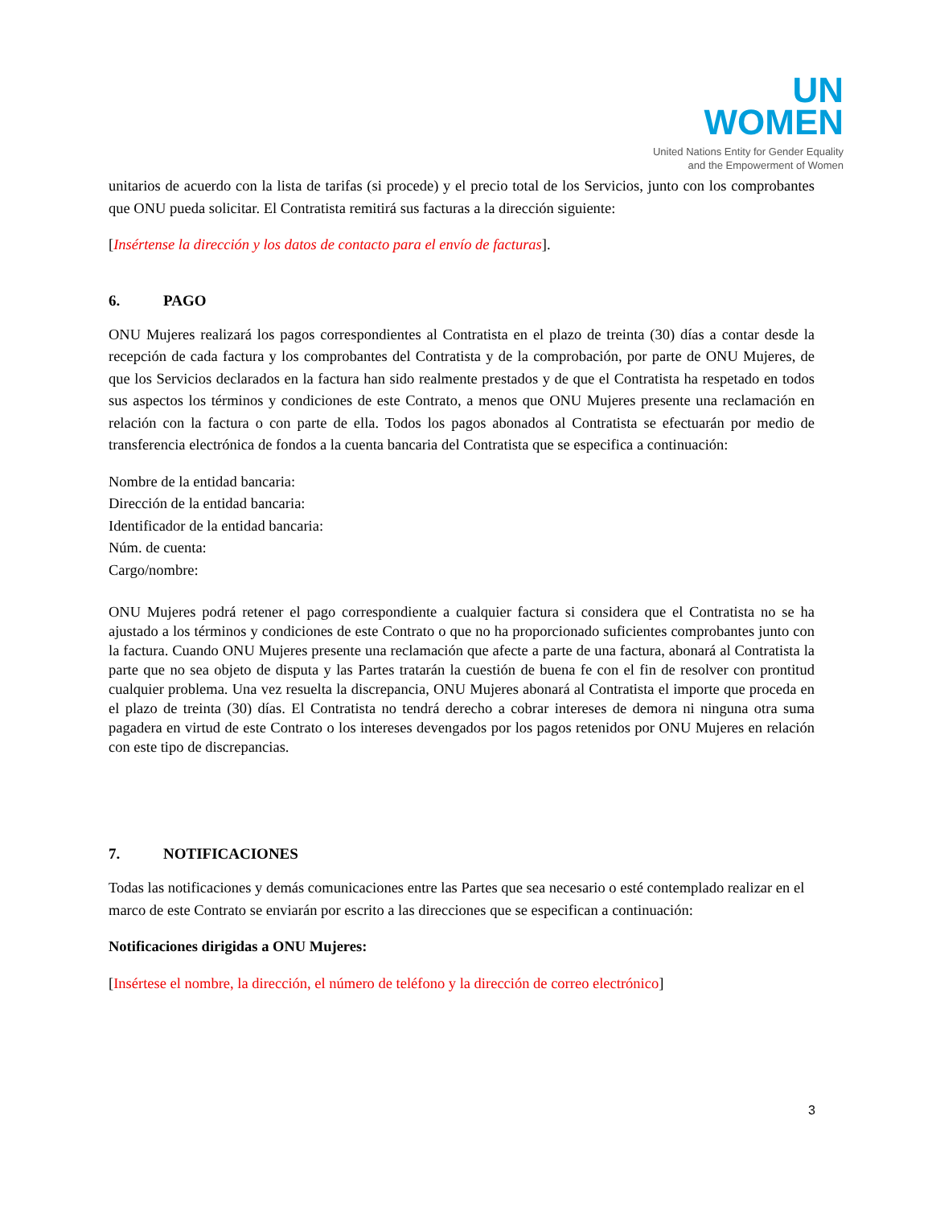UN
WOMEN
United Nations Entity for Gender Equality
and the Empowerment of Women
unitarios de acuerdo con la lista de tarifas (si procede) y el precio total de los Servicios, junto con los comprobantes que ONU pueda solicitar. El Contratista remitirá sus facturas a la dirección siguiente:
[Insértense la dirección y los datos de contacto para el envío de facturas].
6. PAGO
ONU Mujeres realizará los pagos correspondientes al Contratista en el plazo de treinta (30) días a contar desde la recepción de cada factura y los comprobantes del Contratista y de la comprobación, por parte de ONU Mujeres, de que los Servicios declarados en la factura han sido realmente prestados y de que el Contratista ha respetado en todos sus aspectos los términos y condiciones de este Contrato, a menos que ONU Mujeres presente una reclamación en relación con la factura o con parte de ella. Todos los pagos abonados al Contratista se efectuarán por medio de transferencia electrónica de fondos a la cuenta bancaria del Contratista que se especifica a continuación:
Nombre de la entidad bancaria:
Dirección de la entidad bancaria:
Identificador de la entidad bancaria:
Núm. de cuenta:
Cargo/nombre:
ONU Mujeres podrá retener el pago correspondiente a cualquier factura si considera que el Contratista no se ha ajustado a los términos y condiciones de este Contrato o que no ha proporcionado suficientes comprobantes junto con la factura. Cuando ONU Mujeres presente una reclamación que afecte a parte de una factura, abonará al Contratista la parte que no sea objeto de disputa y las Partes tratarán la cuestión de buena fe con el fin de resolver con prontitud cualquier problema. Una vez resuelta la discrepancia, ONU Mujeres abonará al Contratista el importe que proceda en el plazo de treinta (30) días. El Contratista no tendrá derecho a cobrar intereses de demora ni ninguna otra suma pagadera en virtud de este Contrato o los intereses devengados por los pagos retenidos por ONU Mujeres en relación con este tipo de discrepancias.
7. NOTIFICACIONES
Todas las notificaciones y demás comunicaciones entre las Partes que sea necesario o esté contemplado realizar en el marco de este Contrato se enviarán por escrito a las direcciones que se especifican a continuación:
Notificaciones dirigidas a ONU Mujeres:
[Insértese el nombre, la dirección, el número de teléfono y la dirección de correo electrónico]
3